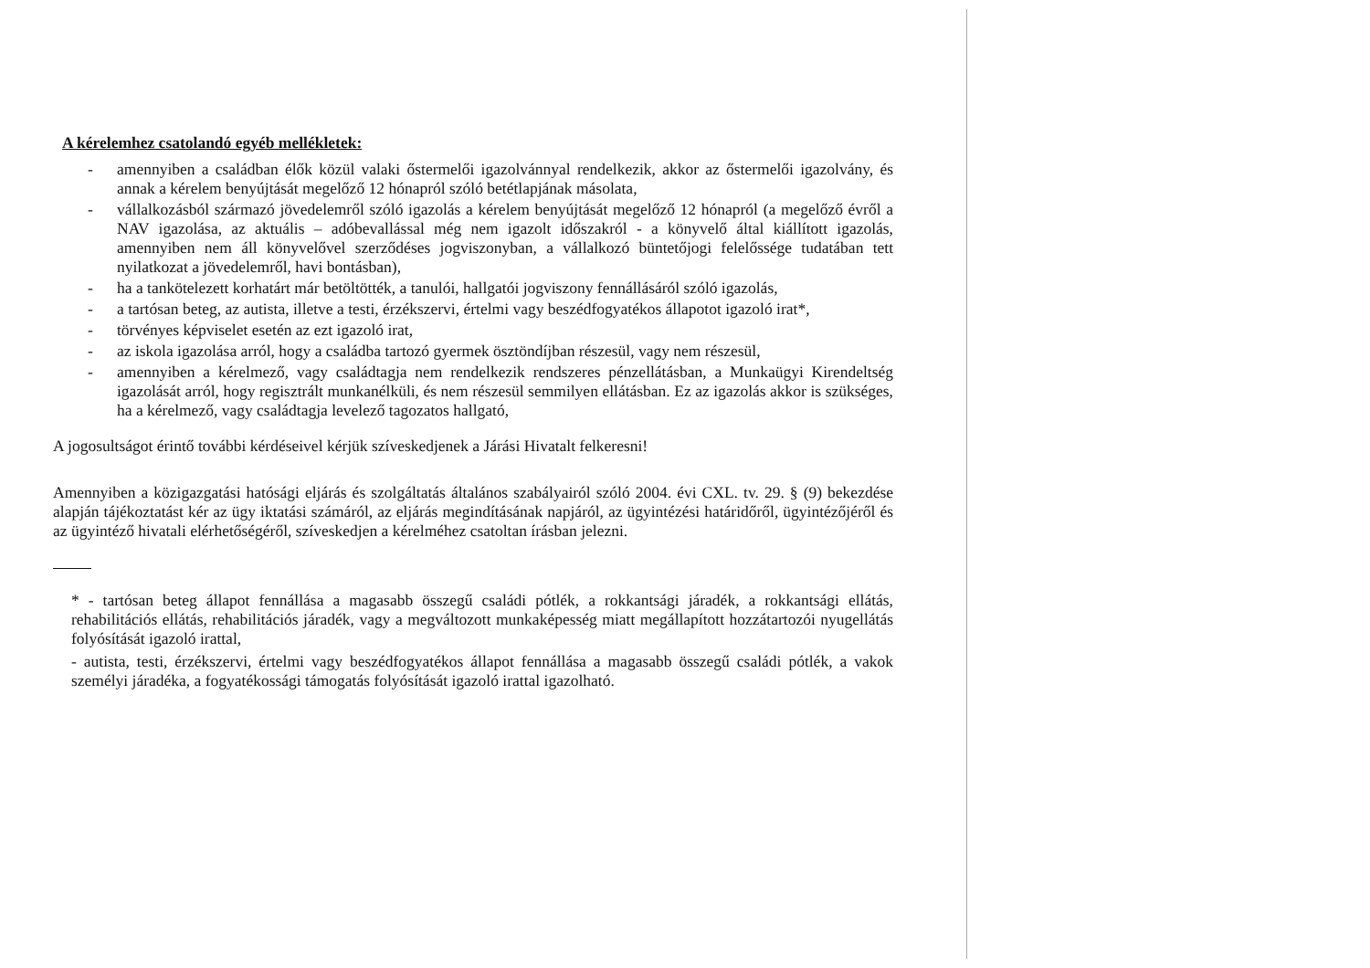A kérelemhez csatolandó egyéb mellékletek:
- amennyiben a családban élők közül valaki őstermelői igazolvánnyal rendelkezik, akkor az őstermelői igazolvány, és annak a kérelem benyújtását megelőző 12 hónapról szóló betétlapjának másolata,
- vállalkozásból származó jövedelemről szóló igazolás a kérelem benyújtását megelőző 12 hónapról (a megelőző évről a NAV igazolása, az aktuális – adóbevallással még nem igazolt időszakról - a könyvelő által kiállított igazolás, amennyiben nem áll könyvelővel szerződéses jogviszonyban, a vállalkozó büntetőjogi felelőssége tudatában tett nyilatkozat a jövedelemről, havi bontásban),
- ha a tankötelezett korhatárt már betöltötték, a tanulói, hallgatói jogviszony fennállásáról szóló igazolás,
- a tartósan beteg, az autista, illetve a testi, érzékszervi, értelmi vagy beszédfogyatékos állapotot igazoló irat*,
- törvényes képviselet esetén az ezt igazoló irat,
- az iskola igazolása arról, hogy a családba tartozó gyermek ösztöndíjban részesül, vagy nem részesül,
- amennyiben a kérelmező, vagy családtagja nem rendelkezik rendszeres pénzellátásban, a Munkaügyi Kirendeltség igazolását arról, hogy regisztrált munkanélküli, és nem részesül semmilyen ellátásban. Ez az igazolás akkor is szükséges, ha a kérelmező, vagy családtagja levelező tagozatos hallgató,
A jogosultságot érintő további kérdéseivel kérjük szíveskedjenek a Járási Hivatalt felkeresni!
Amennyiben a közigazgatási hatósági eljárás és szolgáltatás általános szabályairól szóló 2004. évi CXL. tv. 29. § (9) bekezdése alapján tájékoztatást kér az ügy iktatási számáról, az eljárás megindításának napjáról, az ügyintézési határidőről, ügyintézőjéről és az ügyintéző hivatali elérhetőségéről, szíveskedjen a kérelméhez csatoltan írásban jelezni.
* - tartósan beteg állapot fennállása a magasabb összegű családi pótlék, a rokkantsági járadék, a rokkantsági ellátás, rehabilitációs ellátás, rehabilitációs járadék, vagy a megváltozott munkaképesség miatt megállapított hozzátartozói nyugellátás folyósítását igazoló irattal,
- autista, testi, érzékszervi, értelmi vagy beszédfogyatékos állapot fennállása a magasabb összegű családi pótlék, a vakok személyi járadéka, a fogyatékossági támogatás folyósítását igazoló irattal igazolható.